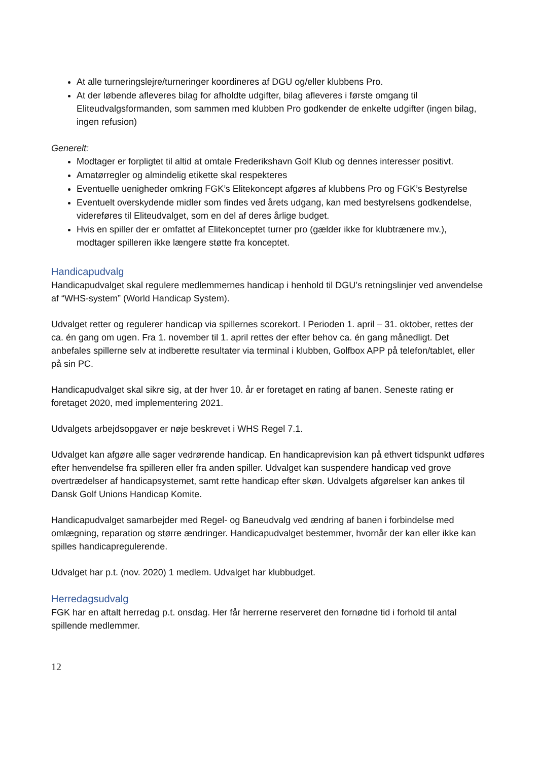At alle turneringslejre/turneringer koordineres af DGU og/eller klubbens Pro.
At der løbende afleveres bilag for afholdte udgifter, bilag afleveres i første omgang til Eliteudvalgsformanden, som sammen med klubben Pro godkender de enkelte udgifter (ingen bilag, ingen refusion)
Generelt:
Modtager er forpligtet til altid at omtale Frederikshavn Golf Klub og dennes interesser positivt.
Amatørregler og almindelig etikette skal respekteres
Eventuelle uenigheder omkring FGK’s Elitekoncept afgøres af klubbens Pro og FGK’s Bestyrelse
Eventuelt overskydende midler som findes ved årets udgang, kan med bestyrelsens godkendelse, videreføres til Eliteudvalget, som en del af deres årlige budget.
Hvis en spiller der er omfattet af Elitekonceptet turner pro (gælder ikke for klubtrænere mv.), modtager spilleren ikke længere støtte fra konceptet.
Handicapudvalg
Handicapudvalget skal regulere medlemmernes handicap i henhold til DGU’s retningslinjer ved anvendelse af “WHS-system” (World Handicap System).
Udvalget retter og regulerer handicap via spillernes scorekort. I Perioden 1. april – 31. oktober, rettes der ca. én gang om ugen. Fra 1. november til 1. april rettes der efter behov ca. én gang månedligt. Det anbefales spillerne selv at indberette resultater via terminal i klubben, Golfbox APP på telefon/tablet, eller på sin PC.
Handicapudvalget skal sikre sig, at der hver 10. år er foretaget en rating af banen. Seneste rating er foretaget 2020, med implementering 2021.
Udvalgets arbejdsopgaver er nøje beskrevet i WHS Regel 7.1.
Udvalget kan afgøre alle sager vedrørende handicap. En handicaprevision kan på ethvert tidspunkt udføres efter henvendelse fra spilleren eller fra anden spiller. Udvalget kan suspendere handicap ved grove overtrædelser af handicapsystemet, samt rette handicap efter skøn. Udvalgets afgørelser kan ankes til Dansk Golf Unions Handicap Komite.
Handicapudvalget samarbejder med Regel- og Baneudvalg ved ændring af banen i forbindelse med omlægning, reparation og større ændringer. Handicapudvalget bestemmer, hvornår der kan eller ikke kan spilles handicapregulerende.
Udvalget har p.t. (nov. 2020) 1 medlem. Udvalget har klubbudget.
Herredagsudvalg
FGK har en aftalt herredag p.t. onsdag. Her får herrerne reserveret den fornødne tid i forhold til antal spillende medlemmer.
12